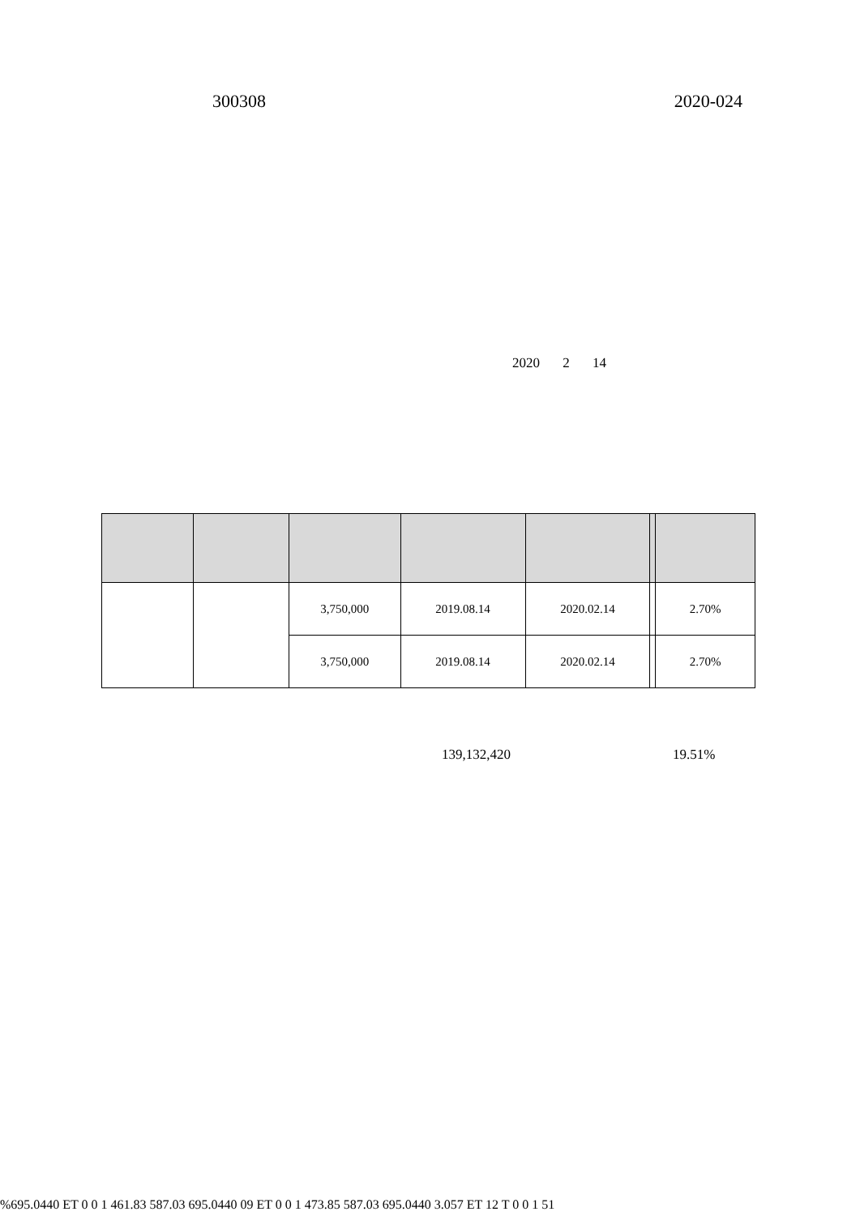300308 2020-024
2020 2 14
| | | 3,750,000 | 2019.08.14 | 2020.02.14 | | 2.70% |
| | | 3,750,000 | 2019.08.14 | 2020.02.14 | | 2.70% |
139,132,420 19.51%
%695.0440 ET 0 0 1 461.83 587.03 695.0440 09 ET 0 0 1 473.85 587.03 695.0440 3.057 ET 12 T 0 0 1 51